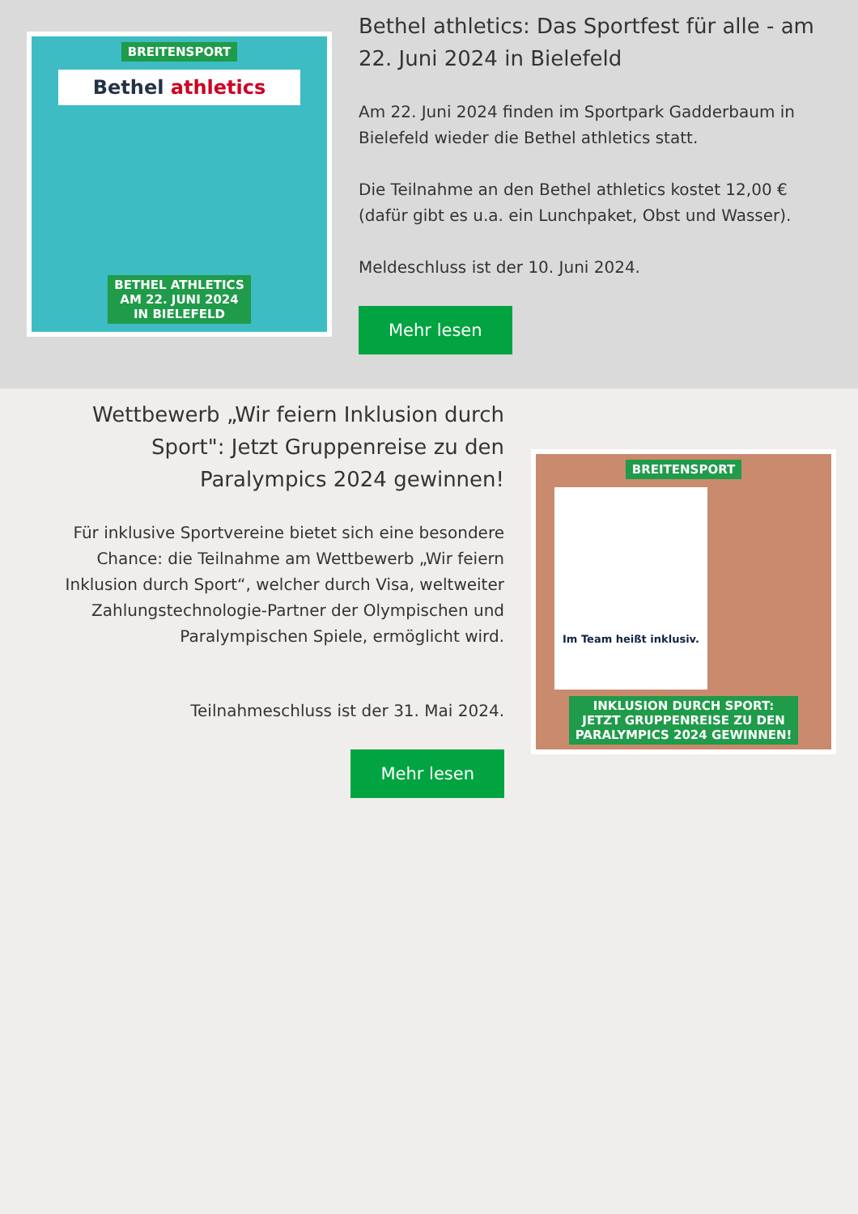BREITENSPORT
Bethel athletics
BETHEL ATHLETICS
AM 22. JUNI 2024
IN BIELEFELD
Bethel athletics: Das Sportfest für alle - am 22. Juni 2024 in Bielefeld
Am 22. Juni 2024 finden im Sportpark Gadderbaum in Bielefeld wieder die Bethel athletics statt.
Die Teilnahme an den Bethel athletics kostet 12,00 € (dafür gibt es u.a. ein Lunchpaket, Obst und Wasser).
Meldeschluss ist der 10. Juni 2024.
Mehr lesen
Wettbewerb „Wir feiern Inklusion durch Sport": Jetzt Gruppenreise zu den Paralympics 2024 gewinnen!
Für inklusive Sportvereine bietet sich eine besondere Chance: die Teilnahme am Wettbewerb „Wir feiern Inklusion durch Sport“, welcher durch Visa, weltweiter Zahlungstechnologie-Partner der Olympischen und Paralympischen Spiele, ermöglicht wird.
Teilnahmeschluss ist der 31. Mai 2024.
Mehr lesen
BREITENSPORT
Im Team heißt inklusiv.
INKLUSION DURCH SPORT:
JETZT GRUPPENREISE ZU DEN
PARALYMPICS 2024 GEWINNEN!